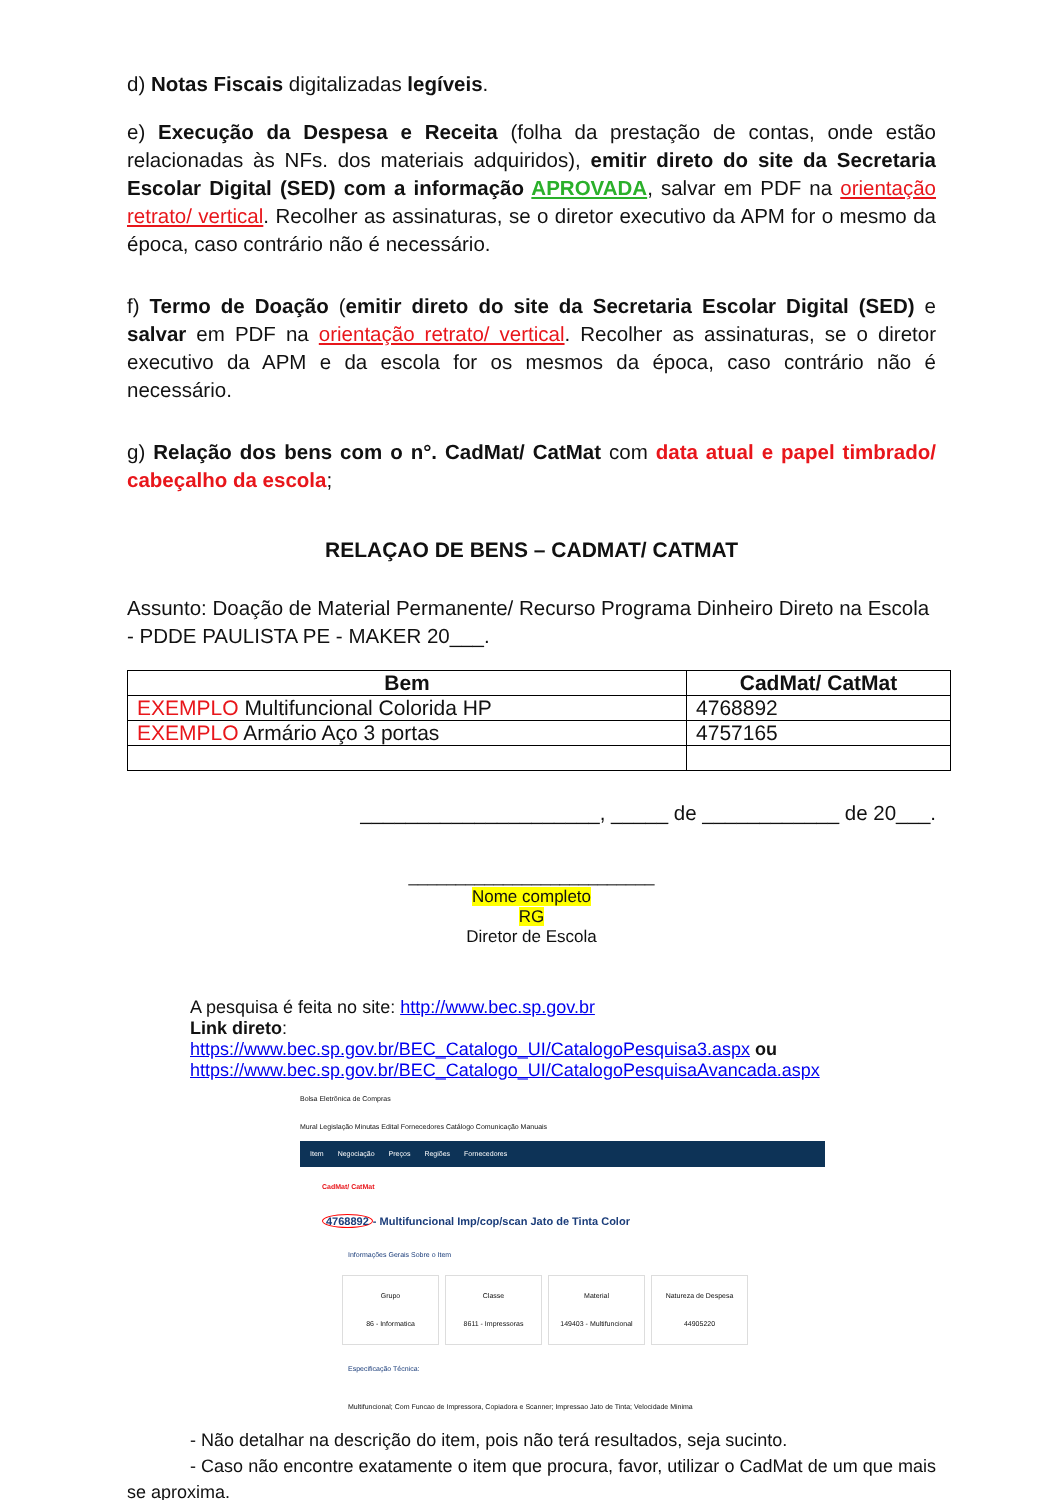d) Notas Fiscais digitalizadas legíveis.
e) Execução da Despesa e Receita (folha da prestação de contas, onde estão relacionadas às NFs. dos materiais adquiridos), emitir direto do site da Secretaria Escolar Digital (SED) com a informação APROVADA, salvar em PDF na orientação retrato/ vertical. Recolher as assinaturas, se o diretor executivo da APM for o mesmo da época, caso contrário não é necessário.
f) Termo de Doação (emitir direto do site da Secretaria Escolar Digital (SED) e salvar em PDF na orientação retrato/ vertical. Recolher as assinaturas, se o diretor executivo da APM e da escola for os mesmos da época, caso contrário não é necessário.
g) Relação dos bens com o n°. CadMat/ CatMat com data atual e papel timbrado/ cabeçalho da escola;
RELAÇAO DE BENS – CADMAT/ CATMAT
Assunto: Doação de Material Permanente/ Recurso Programa Dinheiro Direto na Escola - PDDE PAULISTA PE - MAKER 20___.
| Bem | CadMat/ CatMat |
| --- | --- |
| EXEMPLO Multifuncional Colorida HP | 4768892 |
| EXEMPLO Armário Aço 3 portas | 4757165 |
_____________________, _____ de ____________ de 20___.
__________________________
Nome completo
RG
Diretor de Escola
A pesquisa é feita no site: http://www.bec.sp.gov.br
Link direto:
https://www.bec.sp.gov.br/BEC_Catalogo_UI/CatalogoPesquisa3.aspx ou
https://www.bec.sp.gov.br/BEC_Catalogo_UI/CatalogoPesquisaAvancada.aspx
Bolsa Eletrônica de Compras
Mural Legislação Minutas Edital Fornecedores Catálogo Comunicação Manuais
Item Negociação Preços Regiões Fornecedores
CadMat/ CatMat
4768892 - Multifuncional Imp/cop/scan Jato de Tinta Color
Informações Gerais Sobre o Item
Grupo
86 - Informatica Classe
8611 - Impressoras Material
149403 - Multifuncional Natureza de Despesa
44905220
Especificação Técnica:
Multifuncional; Com Funcao de Impressora, Copiadora e Scanner; Impressao Jato de Tinta; Velocidade Minima
- Não detalhar na descrição do item, pois não terá resultados, seja sucinto.
- Caso não encontre exatamente o item que procura, favor, utilizar o CadMat de um que mais se aproxima.